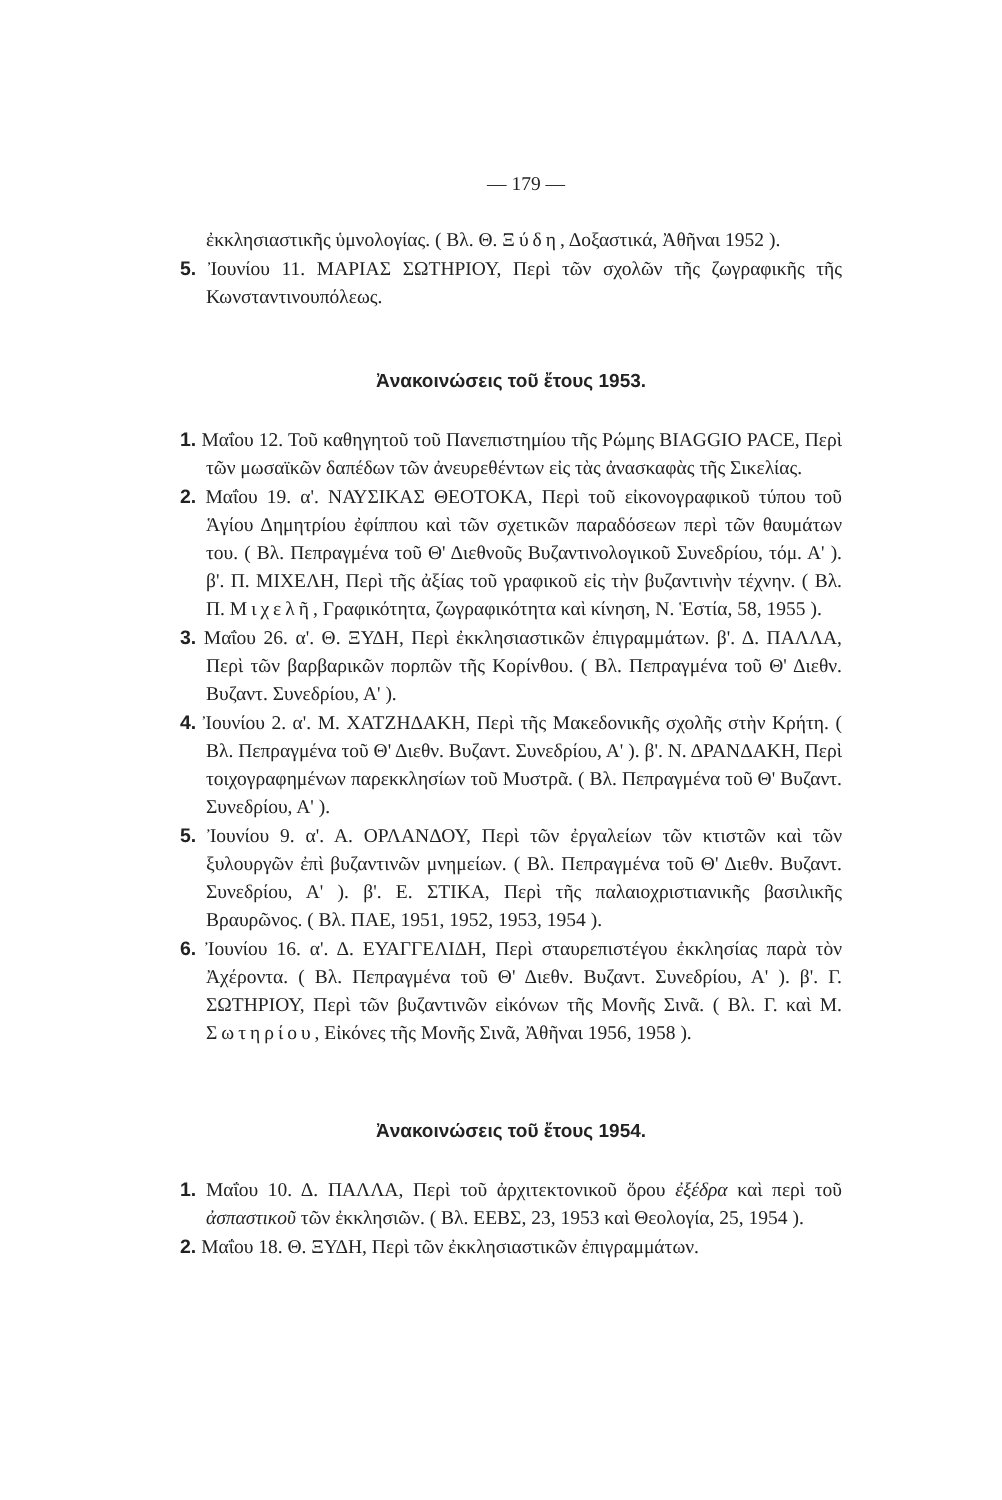— 179 —
ἐκκλησιαστικῆς ὑμνολογίας. ( Βλ. Θ. Ξύδη, Δοξαστικά, Ἀθῆναι 1952 ).
5. Ἰουνίου 11. ΜΑΡΙΑΣ ΣΩΤΗΡΙΟΥ, Περὶ τῶν σχολῶν τῆς ζωγραφικῆς τῆς Κωνσταντινουπόλεως.
Ἀνακοινώσεις τοῦ ἔτους 1953.
1. Μαΐου 12. Τοῦ καθηγητοῦ τοῦ Πανεπιστημίου τῆς Ρώμης BIAGGIO PACE, Περὶ τῶν μωσαϊκῶν δαπέδων τῶν ἀνευρεθέντων εἰς τὰς ἀνασκαφὰς τῆς Σικελίας.
2. Μαΐου 19. α'. ΝΑΥΣΙΚΑΣ ΘΕΟΤΟΚΑ, Περὶ τοῦ εἰκονογραφικοῦ τύπου τοῦ Ἁγίου Δημητρίου ἐφίππου καὶ τῶν σχετικῶν παραδόσεων περὶ τῶν θαυμάτων του. ( Βλ. Πεπραγμένα τοῦ Θ' Διεθνοῦς Βυζαντινολογικοῦ Συνεδρίου, τόμ. Α' ). β'. Π. ΜΙΧΕΛΗ, Περὶ τῆς ἀξίας τοῦ γραφικοῦ εἰς τὴν βυζαντινὴν τέχνην. ( Βλ. Π. Μιχελῆ, Γραφικότητα, ζωγραφικότητα καὶ κίνηση, Ν. Ἑστία, 58, 1955 ).
3. Μαΐου 26. α'. Θ. ΞΥΔΗ, Περὶ ἐκκλησιαστικῶν ἐπιγραμμάτων. β'. Δ. ΠΑΛΛΑ, Περὶ τῶν βαρβαρικῶν πορπῶν τῆς Κορίνθου. ( Βλ. Πεπραγμένα τοῦ Θ' Διεθν. Βυζαντ. Συνεδρίου, Α' ).
4. Ἰουνίου 2. α'. Μ. ΧΑΤΖΗΔΑΚΗ, Περὶ τῆς Μακεδονικῆς σχολῆς στὴν Κρήτη. ( Βλ. Πεπραγμένα τοῦ Θ' Διεθν. Βυζαντ. Συνεδρίου, Α' ). β'. Ν. ΔΡΑΝΔΑΚΗ, Περὶ τοιχογραφημένων παρεκκλησίων τοῦ Μυστρᾶ. ( Βλ. Πεπραγμένα τοῦ Θ' Βυζαντ. Συνεδρίου, Α' ).
5. Ἰουνίου 9. α'. Α. ΟΡΛΑΝΔΟΥ, Περὶ τῶν ἐργαλείων τῶν κτιστῶν καὶ τῶν ξυλουργῶν ἐπὶ βυζαντινῶν μνημείων. ( Βλ. Πεπραγμένα τοῦ Θ' Διεθν. Βυζαντ. Συνεδρίου, Α' ). β'. Ε. ΣΤΙΚΑ, Περὶ τῆς παλαιοχριστιανικῆς βασιλικῆς Βραυρῶνος. ( Βλ. ΠΑΕ, 1951, 1952, 1953, 1954 ).
6. Ἰουνίου 16. α'. Δ. ΕΥΑΓΓΕΛΙΔΗ, Περὶ σταυρεπιστέγου ἐκκλησίας παρὰ τὸν Ἀχέροντα. ( Βλ. Πεπραγμένα τοῦ Θ' Διεθν. Βυζαντ. Συνεδρίου, Α' ). β'. Γ. ΣΩΤΗΡΙΟΥ, Περὶ τῶν βυζαντινῶν εἰκόνων τῆς Μονῆς Σινᾶ. ( Βλ. Γ. καὶ Μ. Σωτηρίου, Εἰκόνες τῆς Μονῆς Σινᾶ, Ἀθῆναι 1956, 1958 ).
Ἀνακοινώσεις τοῦ ἔτους 1954.
1. Μαΐου 10. Δ. ΠΑΛΛΑ, Περὶ τοῦ ἀρχιτεκτονικοῦ ὅρου ἐξέδρα καὶ περὶ τοῦ ἀσπαστικοῦ τῶν ἐκκλησιῶν. ( Βλ. ΕΕΒΣ, 23, 1953 καὶ Θεολογία, 25, 1954 ).
2. Μαΐου 18. Θ. ΞΥΔΗ, Περὶ τῶν ἐκκλησιαστικῶν ἐπιγραμμάτων.